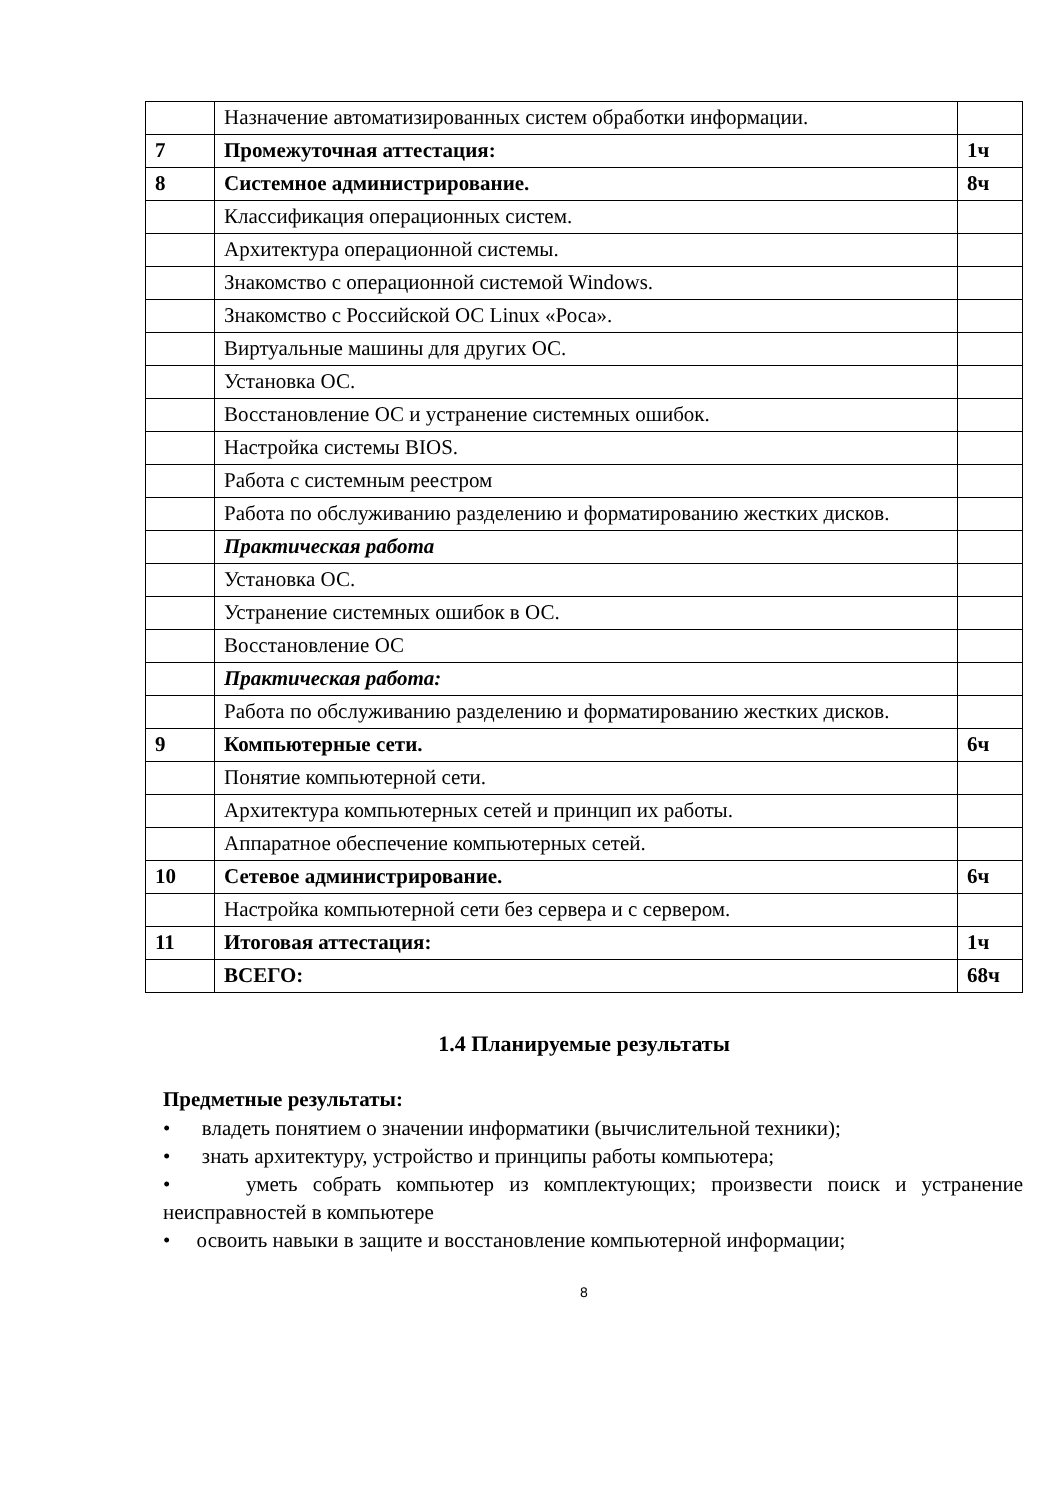| | Назначение автоматизированных систем обработки информации. | |
| 7 | Промежуточная аттестация: | 1ч |
| 8 | Системное администрирование. | 8ч |
| | Классификация операционных систем. | |
| | Архитектура операционной системы. | |
| | Знакомство с операционной системой Windows. | |
| | Знакомство с Российской ОС Linux «Роса». | |
| | Виртуальные машины для других ОС. | |
| | Установка ОС. | |
| | Восстановление ОС и устранение системных ошибок. | |
| | Настройка системы BIOS. | |
| | Работа с системным реестром | |
| | Работа по обслуживанию разделению и форматированию жестких дисков. | |
| | Практическая работа | |
| | Установка ОС. | |
| | Устранение системных ошибок в ОС. | |
| | Восстановление ОС | |
| | Практическая работа: | |
| | Работа по обслуживанию разделению и форматированию жестких дисков. | |
| 9 | Компьютерные сети. | 6ч |
| | Понятие компьютерной сети. | |
| | Архитектура компьютерных сетей и принцип их работы. | |
| | Аппаратное обеспечение компьютерных сетей. | |
| 10 | Сетевое администрирование. | 6ч |
| | Настройка компьютерной сети без сервера и с сервером. | |
| 11 | Итоговая аттестация: | 1ч |
| | ВСЕГО: | 68ч |
1.4 Планируемые результаты
Предметные результаты:
• владеть понятием о значении информатики (вычислительной техники);
• знать архитектуру, устройство и принципы работы компьютера;
• уметь собрать компьютер из комплектующих; произвести поиск и устранение неисправностей в компьютере
• освоить навыки в защите и восстановление компьютерной информации;
8